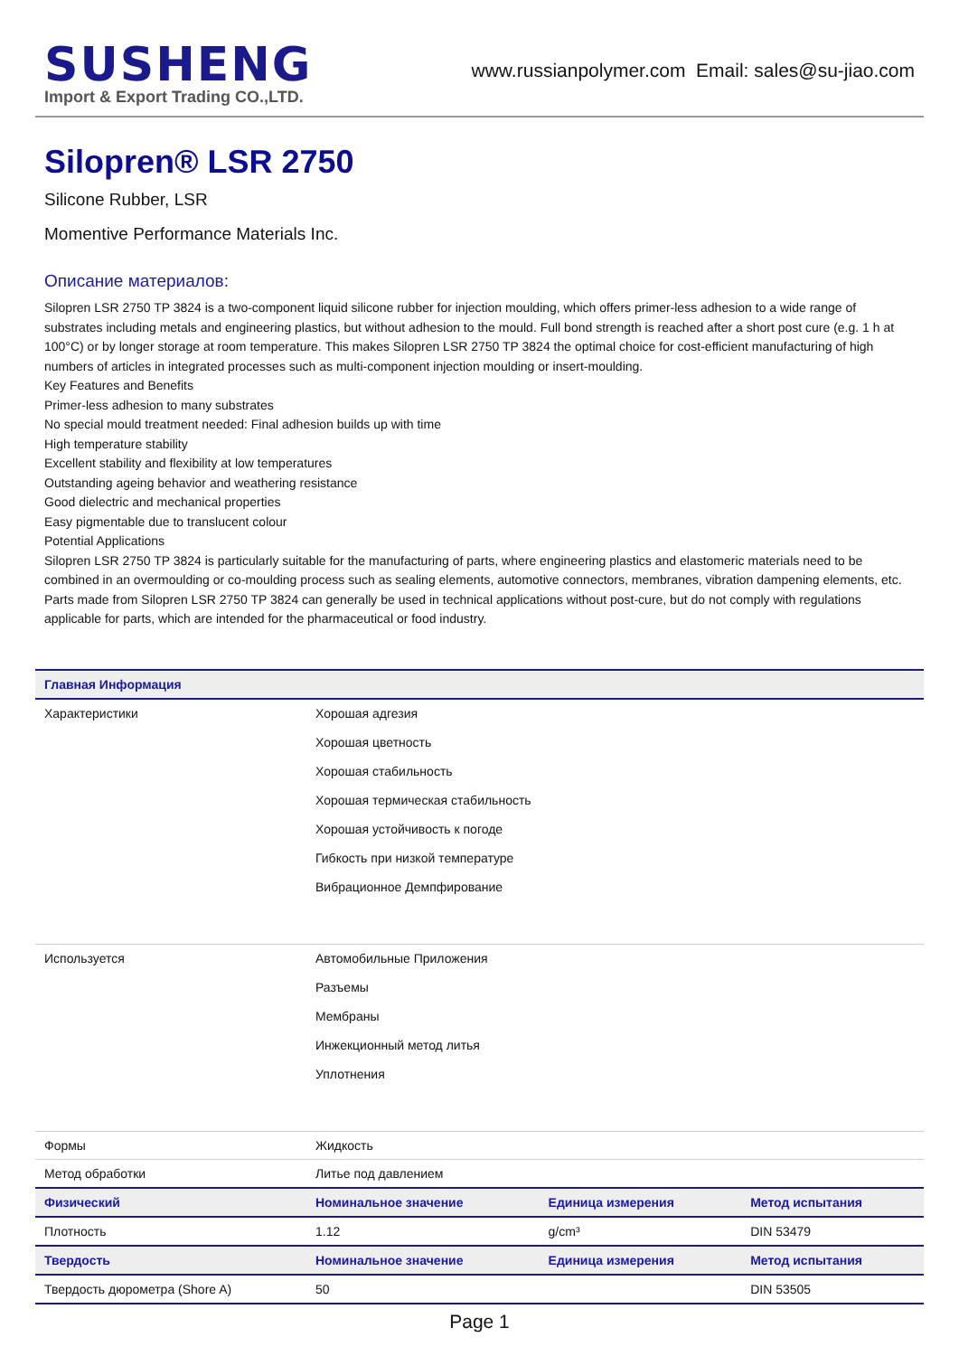SUSHENG
Import & Export Trading CO.,LTD.
www.russianpolymer.com Email: sales@su-jiao.com
Silopren® LSR 2750
Silicone Rubber, LSR
Momentive Performance Materials Inc.
Описание материалов:
Silopren LSR 2750 TP 3824 is a two-component liquid silicone rubber for injection moulding, which offers primer-less adhesion to a wide range of substrates including metals and engineering plastics, but without adhesion to the mould. Full bond strength is reached after a short post cure (e.g. 1 h at 100°C) or by longer storage at room temperature. This makes Silopren LSR 2750 TP 3824 the optimal choice for cost-efficient manufacturing of high numbers of articles in integrated processes such as multi-component injection moulding or insert-moulding.
Key Features and Benefits
Primer-less adhesion to many substrates
No special mould treatment needed: Final adhesion builds up with time
High temperature stability
Excellent stability and flexibility at low temperatures
Outstanding ageing behavior and weathering resistance
Good dielectric and mechanical properties
Easy pigmentable due to translucent colour
Potential Applications
Silopren LSR 2750 TP 3824 is particularly suitable for the manufacturing of parts, where engineering plastics and elastomeric materials need to be combined in an overmoulding or co-moulding process such as sealing elements, automotive connectors, membranes, vibration dampening elements, etc. Parts made from Silopren LSR 2750 TP 3824 can generally be used in technical applications without post-cure, but do not comply with regulations applicable for parts, which are intended for the pharmaceutical or food industry.
| Главная Информация | | | |
| --- | --- | --- | --- |
| Характеристики | Хорошая адгезия Хорошая цветность Хорошая стабильность Хорошая термическая стабильность Хорошая устойчивость к погоде Гибкость при низкой температуре Вибрационное Демпфирование | | |
| Используется | Автомобильные Приложения Разъемы Мембраны Инжекционный метод литья Уплотнения | | |
| Формы | Жидкость | | |
| Метод обработки | Литье под давлением | | |
| Физический | Номинальное значение | Единица измерения | Метод испытания |
| Плотность | 1.12 | g/cm³ | DIN 53479 |
| Твердость | Номинальное значение | Единица измерения | Метод испытания |
| Твердость дюрометра (Shore A) | 50 | | DIN 53505 |
Page 1